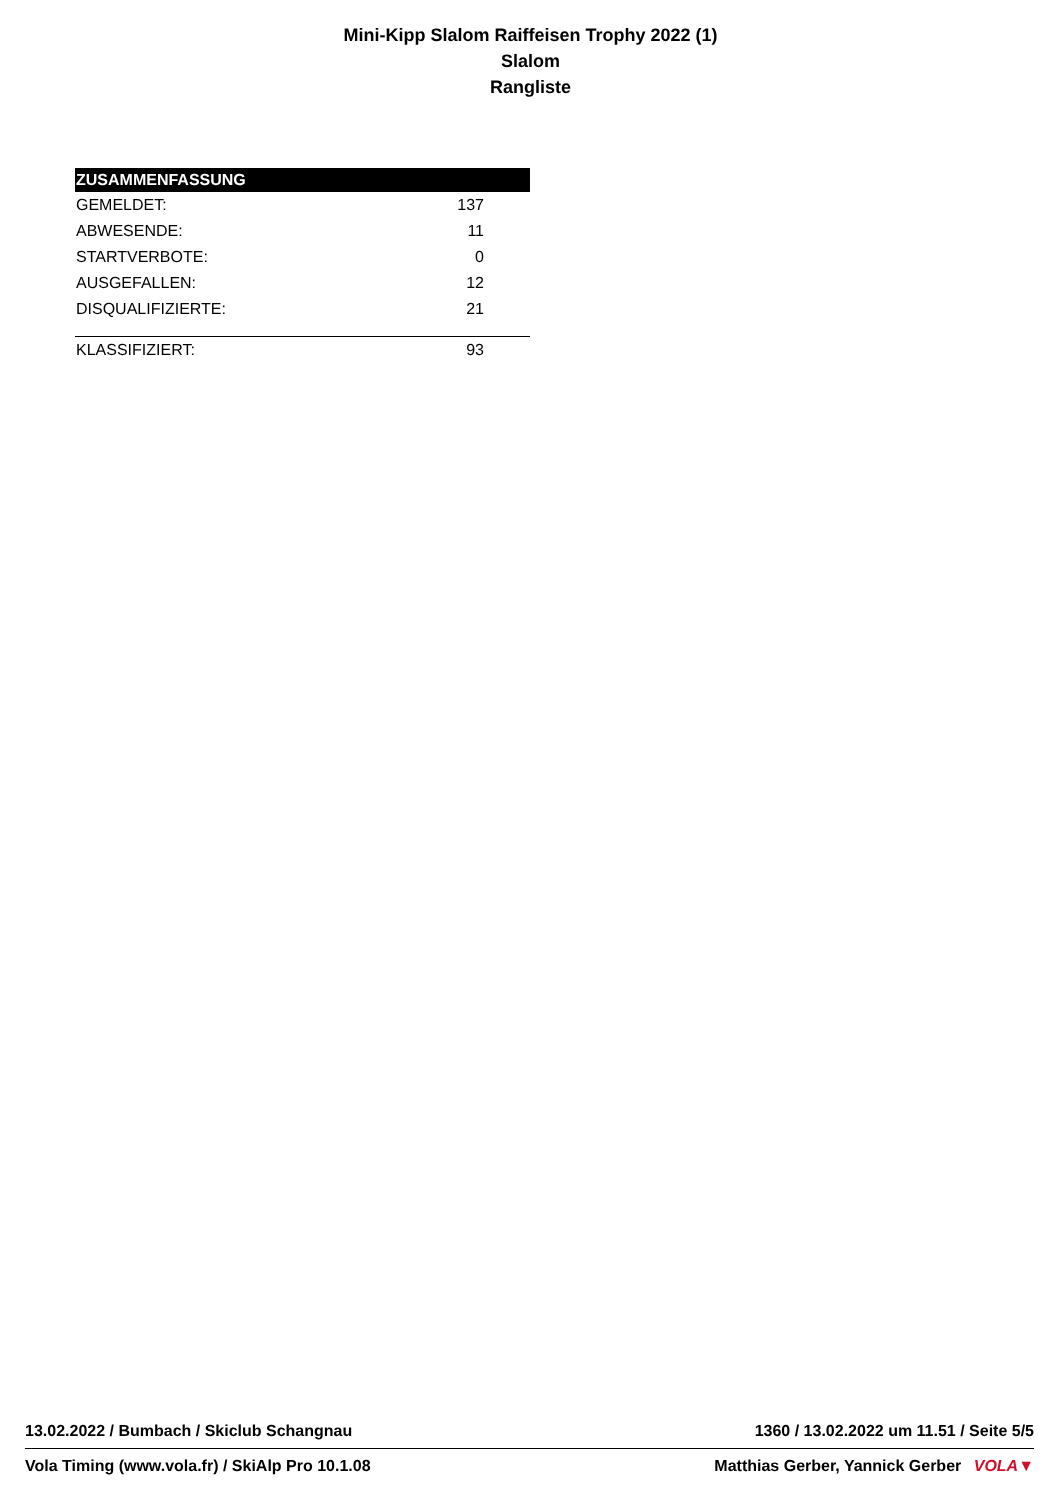Mini-Kipp Slalom Raiffeisen Trophy 2022 (1)
Slalom
Rangliste
| ZUSAMMENFASSUNG | |
| --- | --- |
| GEMELDET: | 137 |
| ABWESENDE: | 11 |
| STARTVERBOTE: | 0 |
| AUSGEFALLEN: | 12 |
| DISQUALIFIZIERTE: | 21 |
| KLASSIFIZIERT: | 93 |
13.02.2022 / Bumbach / Skiclub Schangnau 1360 / 13.02.2022 um 11.51 / Seite 5/5
Vola Timing (www.vola.fr) / SkiAlp Pro 10.1.08 Matthias Gerber, Yannick Gerber VOLA▼